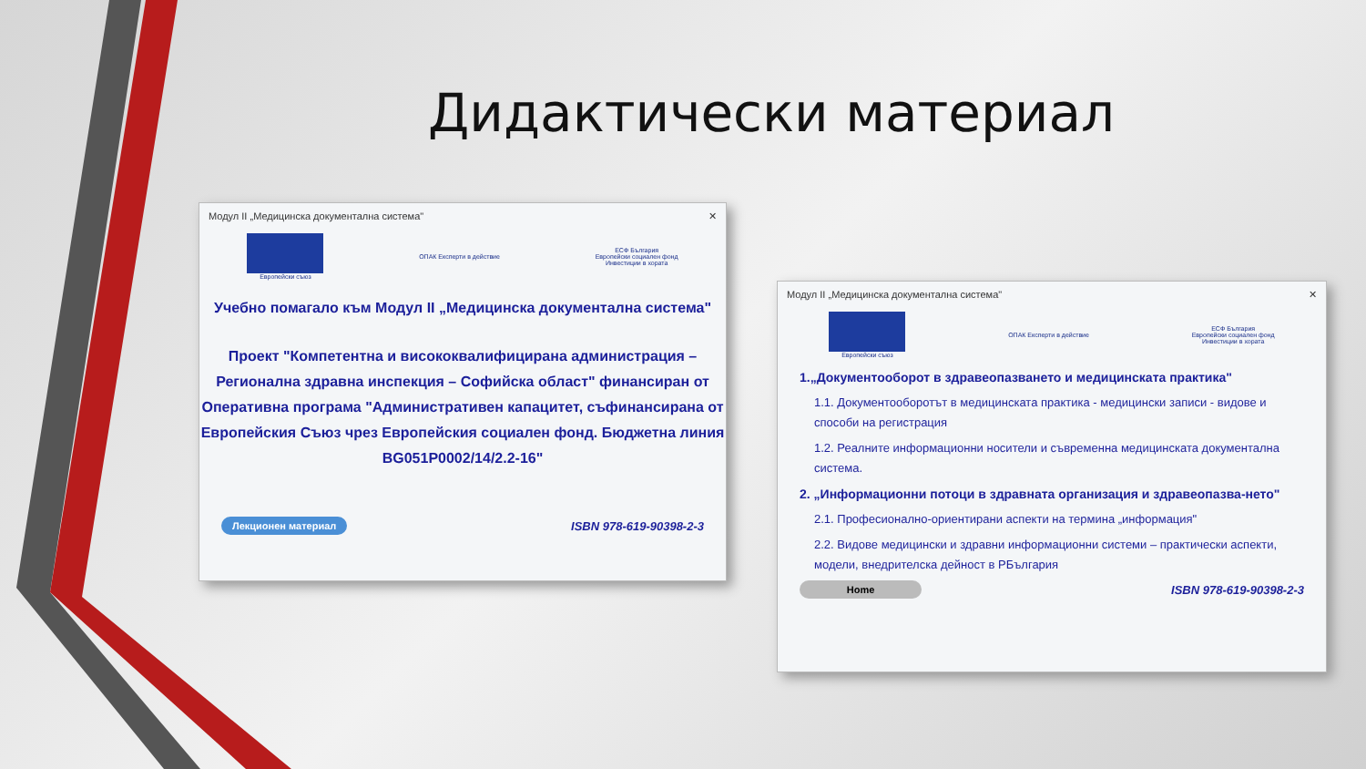Дидактически материал
Модул II „Медицинска документална система" ✕
Европейски съюз ОПАК Експерти в действие
ЕСФ България
Европейски социален фонд
Инвестиции в хората
Учебно помагало към Модул II „Медицинска документална система"
Проект "Компетентна и висококвалифицирана администрация – Регионална здравна инспекция – Софийска област" финансиран от Оперативна програма "Административен капацитет, съфинансирана от Европейския Съюз чрез Европейския социален фонд. Бюджетна линия BG051P0002/14/2.2-16"
Лекционен материал ISBN 978-619-90398-2-3
Модул II „Медицинска документална система" ✕
Европейски съюз ОПАК Експерти в действие
ЕСФ България
Европейски социален фонд
Инвестиции в хората
1.„Документооборот в здравеопазването и медицинската практика"
1.1. Документооборотът в медицинската практика - медицински записи - видове и способи на регистрация
1.2. Реалните информационни носители и съвременна медицинската документална система.
2. „Информационни потоци в здравната организация и здравеопазва-нето"
2.1. Професионално-ориентирани аспекти на термина „информация"
2.2. Видове медицински и здравни информационни системи – практически аспекти, модели, внедрителска дейност в РБългария
Home ISBN 978-619-90398-2-3